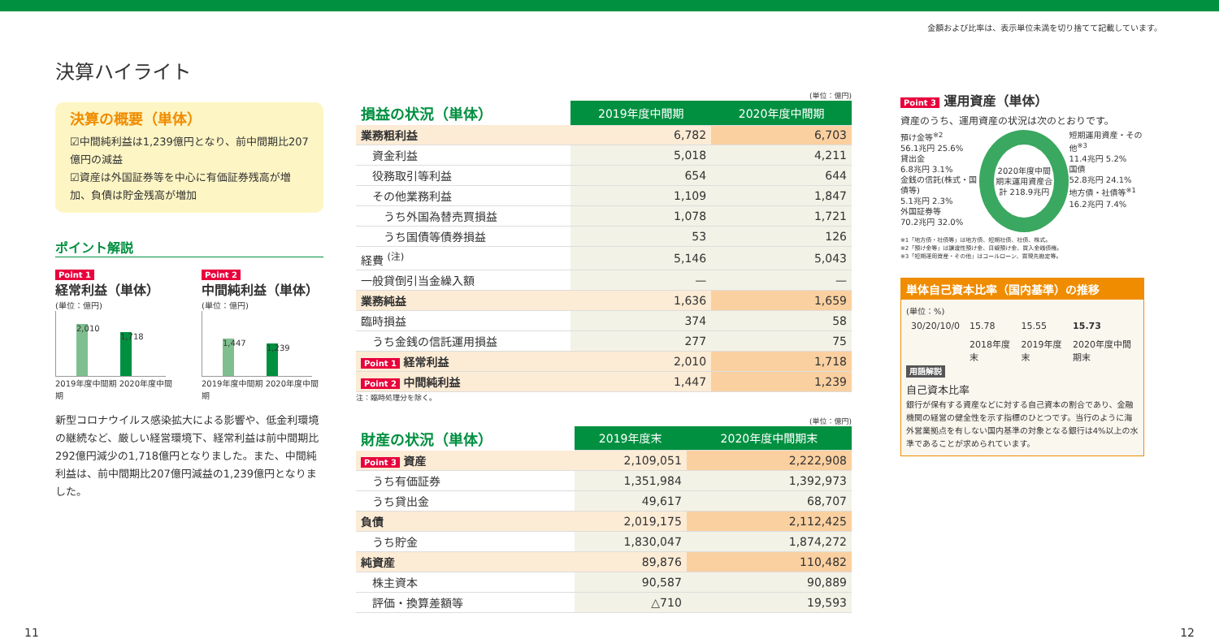金額および比率は、表示単位未満を切り捨てて記載しています。
決算ハイライト
決算の概要（単体）
☑中間純利益は1,239億円となり、前中間期比207億円の減益
☑資産は外国証券等を中心に有価証券残高が増加、負債は貯金残高が増加
ポイント解説
Point 1
経常利益（単体）
(単位：億円)
2,010
1,718
2019年度中間期 2020年度中間期
Point 2
中間純利益（単体）
(単位：億円)
1,447
1,239
2019年度中間期 2020年度中間期
新型コロナウイルス感染拡大による影響や、低金利環境の継続など、厳しい経営環境下、経常利益は前中間期比292億円減少の1,718億円となりました。また、中間純利益は、前中間期比207億円減益の1,239億円となりました。
(単位：億円)
| 損益の状況（単体） | 2019年度中間期 | 2020年度中間期 |
| 業務粗利益 | 6,782 | 6,703 |
| 資金利益 | 5,018 | 4,211 |
| 役務取引等利益 | 654 | 644 |
| その他業務利益 | 1,109 | 1,847 |
| うち外国為替売買損益 | 1,078 | 1,721 |
| うち国債等債券損益 | 53 | 126 |
| 経費 <sup>(注)</sup> | 5,146 | 5,043 |
| 一般貸倒引当金繰入額 | — | — |
| 業務純益 | 1,636 | 1,659 |
| 臨時損益 | 374 | 58 |
| うち金銭の信託運用損益 | 277 | 75 |
| Point 1 経常利益 | 2,010 | 1,718 |
| Point 2 中間純利益 | 1,447 | 1,239 |
注：臨時処理分を除く。
(単位：億円)
| 財産の状況（単体） | 2019年度末 | 2020年度中間期末 |
| Point 3 資産 | 2,109,051 | 2,222,908 |
| うち有価証券 | 1,351,984 | 1,392,973 |
| うち貸出金 | 49,617 | 68,707 |
| 負債 | 2,019,175 | 2,112,425 |
| うち貯金 | 1,830,047 | 1,874,272 |
| 純資産 | 89,876 | 110,482 |
| 株主資本 | 90,587 | 90,889 |
| 評価・換算差額等 | △710 | 19,593 |
Point 3 運用資産（単体）
資産のうち、運用資産の状況は次のとおりです。
預け金等<sup>※2</sup>
56.1兆円 25.6%
貸出金
6.8兆円 3.1%
金銭の信託(株式・国債等)
5.1兆円 2.3%
外国証券等
70.2兆円 32.0%
2020年度中間期末運用資産合計 218.9兆円
短期運用資産・その他<sup>※3</sup>
11.4兆円 5.2%
国債
52.8兆円 24.1%
地方債・社債等<sup>※1</sup>
16.2兆円 7.4%
※1「地方債・社債等」は地方債、短期社債、社債、株式。
※2「預け金等」は譲渡性預け金、日銀預け金、買入金銭債権。
※3「短期運用資産・その他」はコールローン、買現先勘定等。
単体自己資本比率（国内基準）の推移
(単位：%)
| 30/20/10/0 | 15.78 | 15.55 | 15.73 |
| | 2018年度末 | 2019年度末 | 2020年度中間期末 |
用語解説
自己資本比率
銀行が保有する資産などに対する自己資本の割合であり、金融機関の経営の健全性を示す指標のひとつです。当行のように海外営業拠点を有しない国内基準の対象となる銀行は4%以上の水準であることが求められています。
11 12